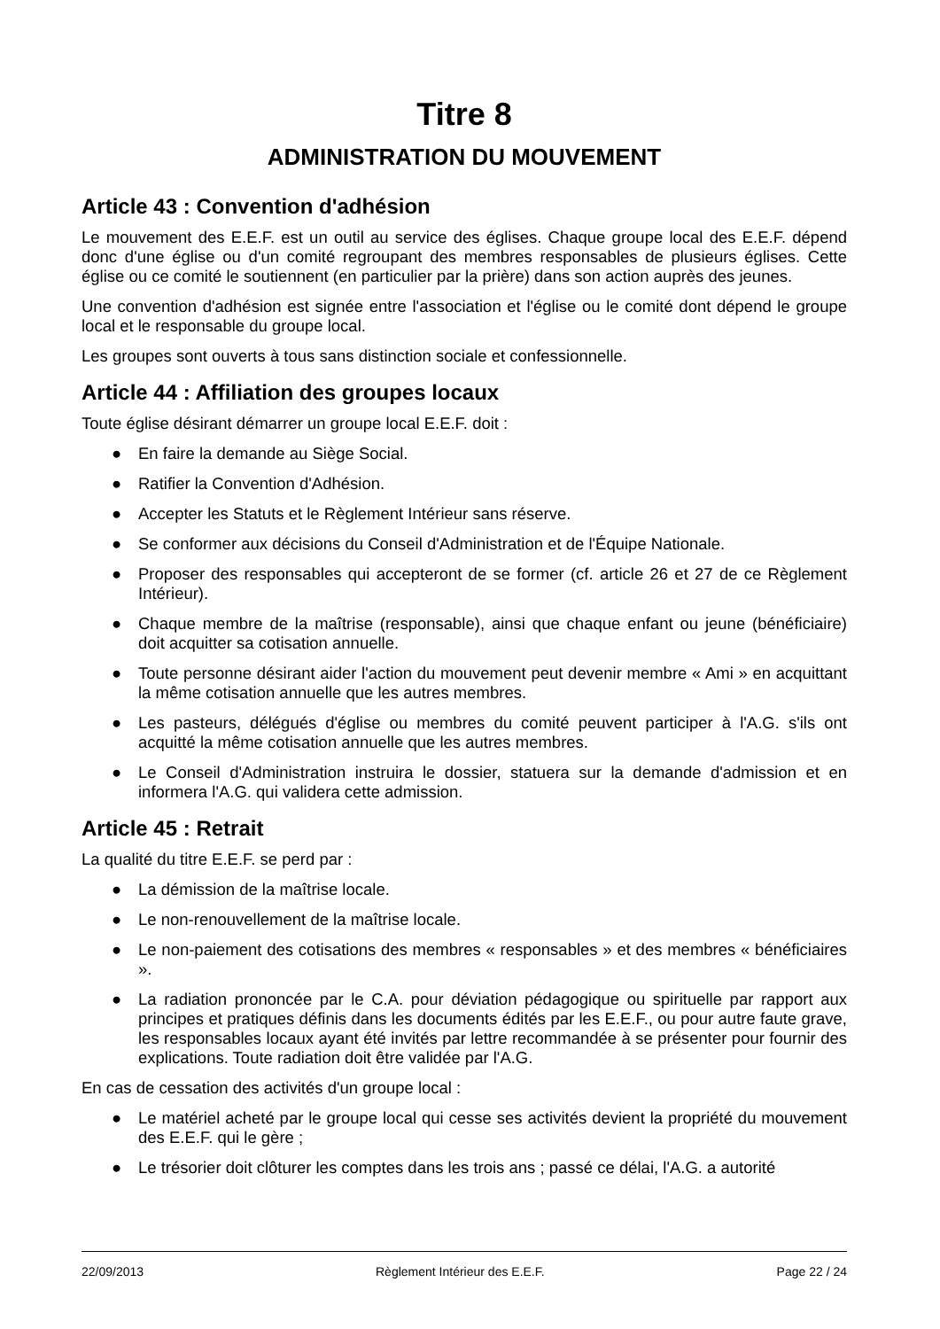Titre 8
ADMINISTRATION DU MOUVEMENT
Article 43 : Convention d'adhésion
Le mouvement des E.E.F. est un outil au service des églises. Chaque groupe local des E.E.F. dépend donc d'une église ou d'un comité regroupant des membres responsables de plusieurs églises. Cette église ou ce comité le soutiennent (en particulier par la prière) dans son action auprès des jeunes.
Une convention d'adhésion est signée entre l'association et l'église ou le comité dont dépend le groupe local et le responsable du groupe local.
Les groupes sont ouverts à tous sans distinction sociale et confessionnelle.
Article 44 : Affiliation des groupes locaux
Toute église désirant démarrer un groupe local E.E.F. doit :
● En faire la demande au Siège Social.
● Ratifier la Convention d'Adhésion.
● Accepter les Statuts et le Règlement Intérieur sans réserve.
● Se conformer aux décisions du Conseil d'Administration et de l'Équipe Nationale.
● Proposer des responsables qui accepteront de se former (cf. article 26 et 27 de ce Règlement Intérieur).
● Chaque membre de la maîtrise (responsable), ainsi que chaque enfant ou jeune (bénéficiaire) doit acquitter sa cotisation annuelle.
● Toute personne désirant aider l'action du mouvement peut devenir membre « Ami » en acquittant la même cotisation annuelle que les autres membres.
● Les pasteurs, délégués d'église ou membres du comité peuvent participer à l'A.G. s'ils ont acquitté la même cotisation annuelle que les autres membres.
● Le Conseil d'Administration instruira le dossier, statuera sur la demande d'admission et en informera l'A.G. qui validera cette admission.
Article 45 : Retrait
La qualité du titre E.E.F. se perd par :
● La démission de la maîtrise locale.
● Le non-renouvellement de la maîtrise locale.
● Le non-paiement des cotisations des membres « responsables » et des membres « bénéficiaires ».
● La radiation prononcée par le C.A. pour déviation pédagogique ou spirituelle par rapport aux principes et pratiques définis dans les documents édités par les E.E.F., ou pour autre faute grave, les responsables locaux ayant été invités par lettre recommandée à se présenter pour fournir des explications. Toute radiation doit être validée par l'A.G.
En cas de cessation des activités d'un groupe local :
● Le matériel acheté par le groupe local qui cesse ses activités devient la propriété du mouvement des E.E.F. qui le gère ;
● Le trésorier doit clôturer les comptes dans les trois ans ; passé ce délai, l'A.G. a autorité
22/09/2013 Règlement Intérieur des E.E.F. Page 22 / 24